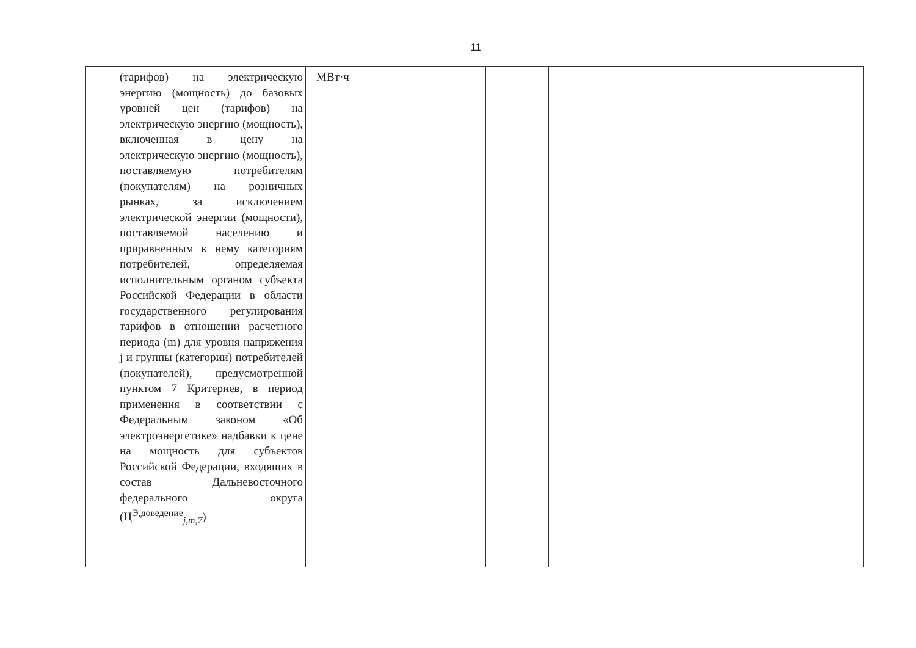11
| | (тарифов) на электрическую энергию (мощность) до базовых уровней цен (тарифов) на электрическую энергию (мощность), включенная в цену на электрическую энергию (мощность), поставляемую потребителям (покупателям) на розничных рынках, за исключением электрической энергии (мощности), поставляемой населению и приравненным к нему категориям потребителей, определяемая исполнительным органом субъекта Российской Федерации в области государственного регулирования тарифов в отношении расчетного периода (m) для уровня напряжения j и группы (категории) потребителей (покупателей), предусмотренной пунктом 7 Критериев, в период применения в соответствии с Федеральным законом «Об электроэнергетике» надбавки к цене на мощность для субъектов Российской Федерации, входящих в состав Дальневосточного федерального округа (Ц<sup>Э,доведение</sup><sub>j,m,7</sub>) | МВт·ч | | | | | | | | |